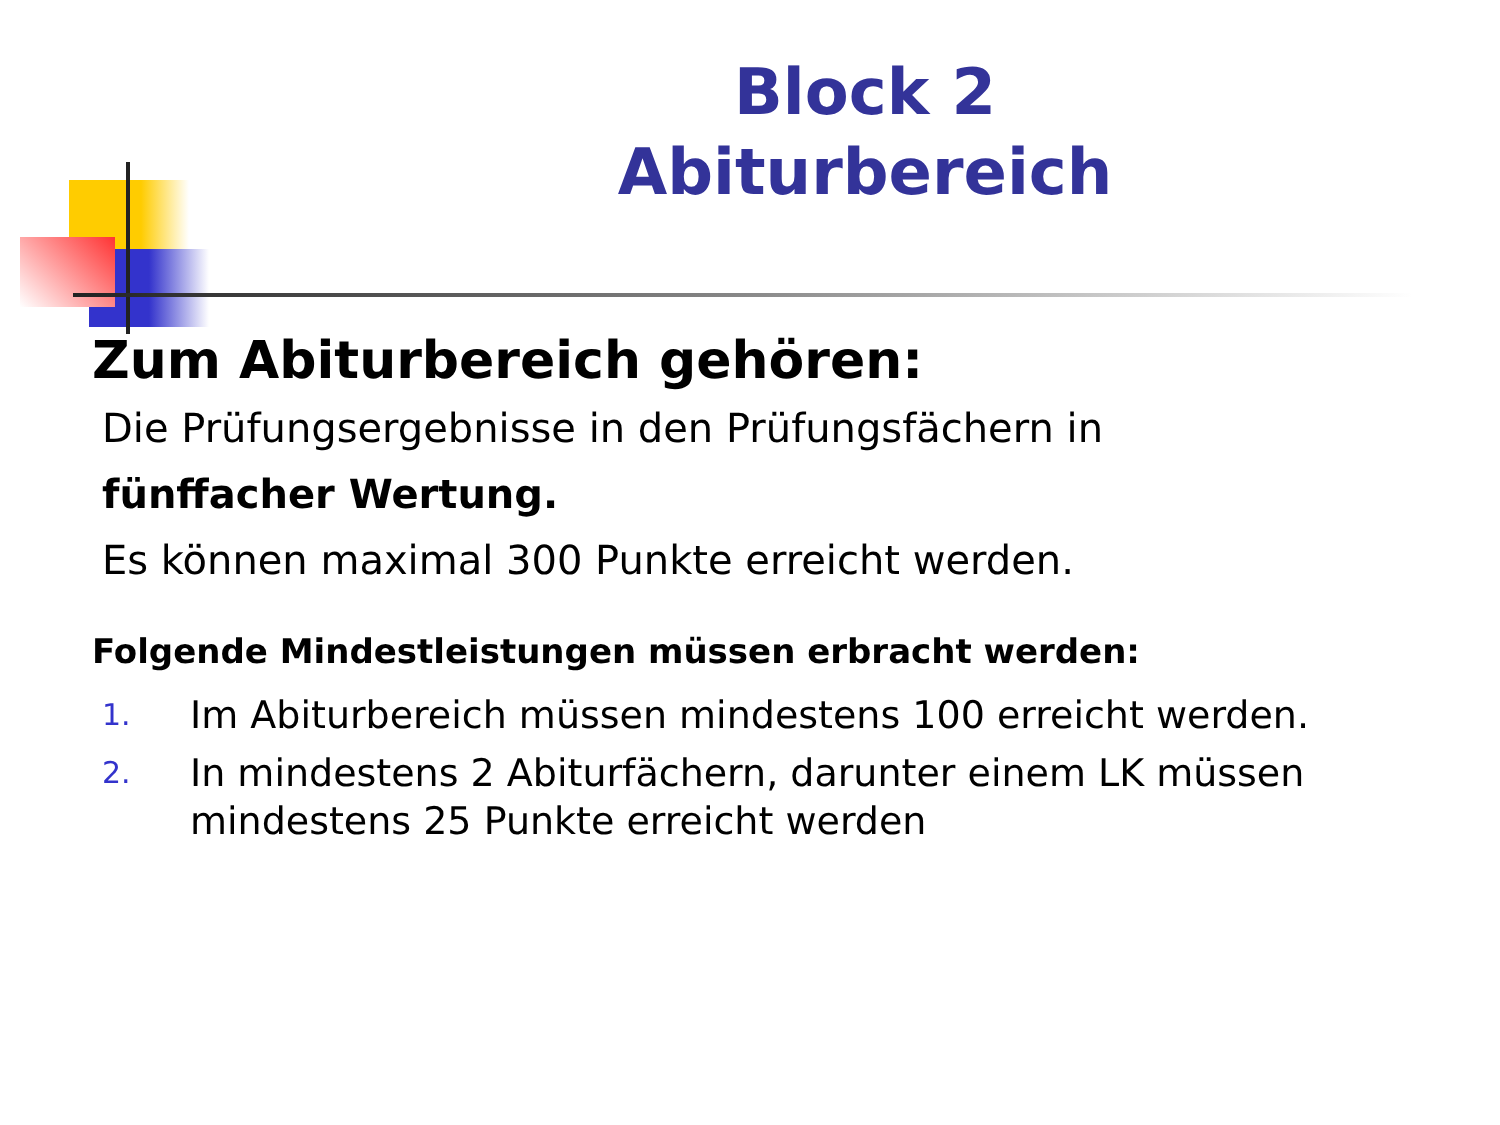Block 2
Abiturbereich
Zum Abiturbereich gehören:
Die Prüfungsergebnisse in den Prüfungsfächern in
fünffacher Wertung.
Es können maximal 300 Punkte erreicht werden.
Folgende Mindestleistungen müssen erbracht werden:
1. Im Abiturbereich müssen mindestens 100 erreicht werden.
2. In mindestens 2 Abiturfächern, darunter einem LK müssen mindestens 25 Punkte erreicht werden